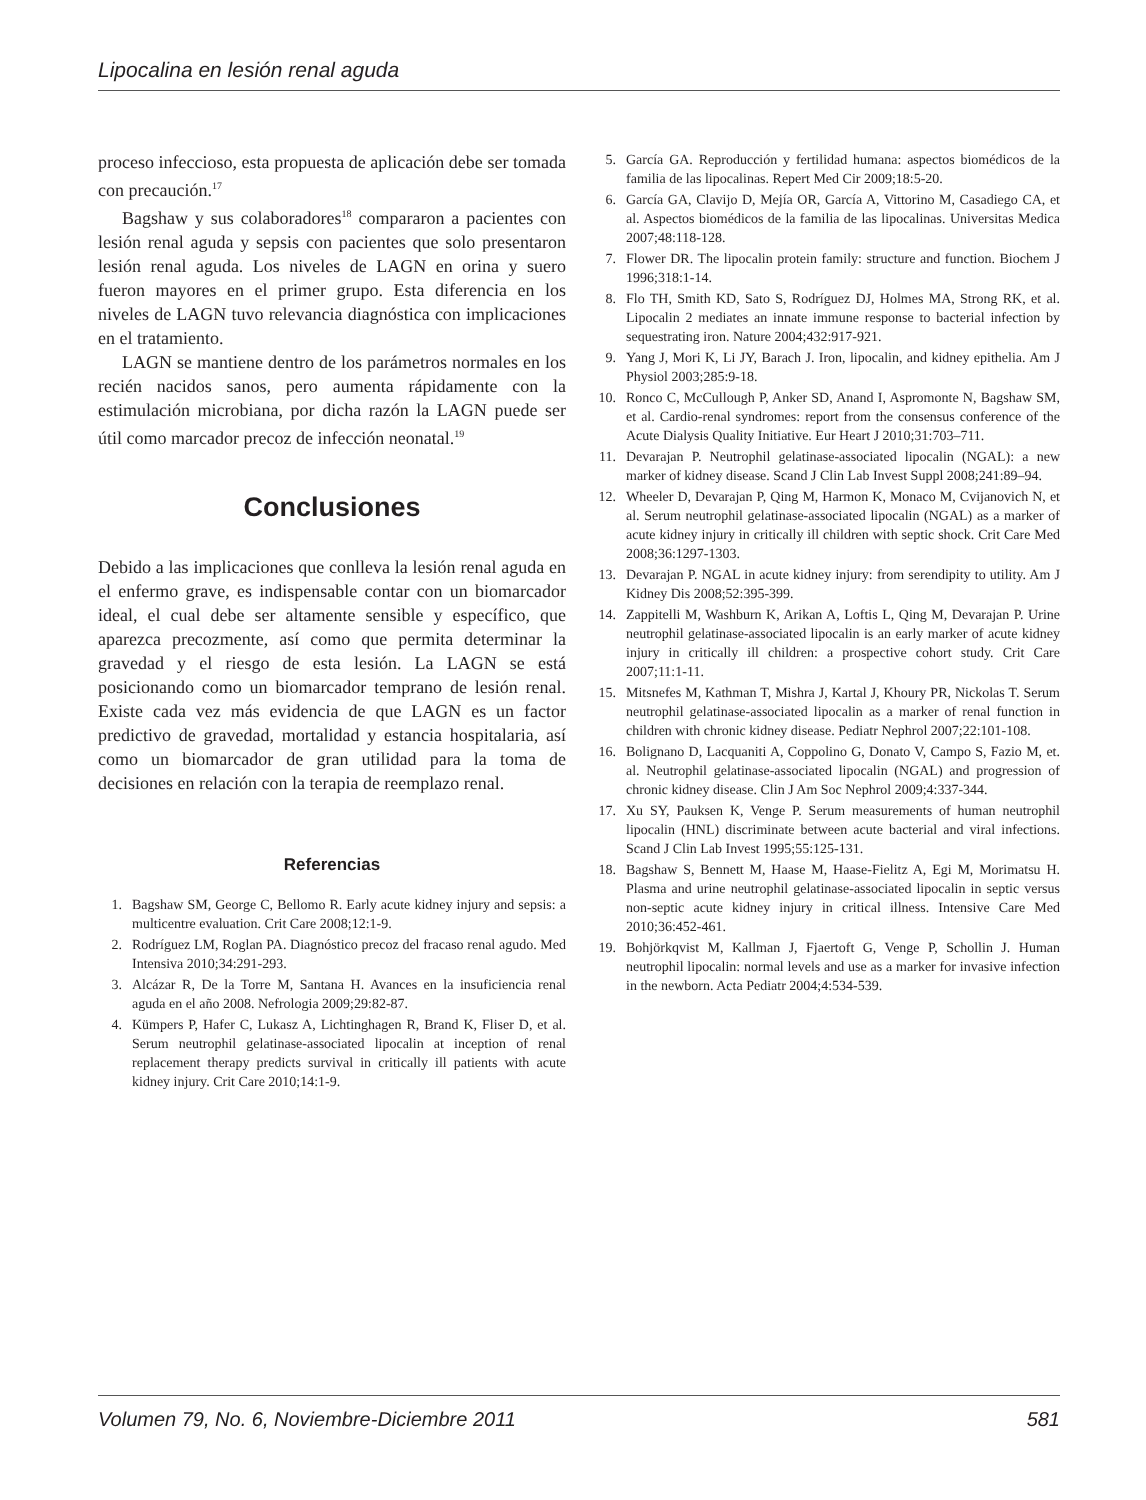Lipocalina en lesión renal aguda
proceso infeccioso, esta propuesta de aplicación debe ser tomada con precaución.<sup>17</sup>
Bagshaw y sus colaboradores<sup>18</sup> compararon a pacientes con lesión renal aguda y sepsis con pacientes que solo presentaron lesión renal aguda. Los niveles de LAGN en orina y suero fueron mayores en el primer grupo. Esta diferencia en los niveles de LAGN tuvo relevancia diagnóstica con implicaciones en el tratamiento.
LAGN se mantiene dentro de los parámetros normales en los recién nacidos sanos, pero aumenta rápidamente con la estimulación microbiana, por dicha razón la LAGN puede ser útil como marcador precoz de infección neonatal.<sup>19</sup>
Conclusiones
Debido a las implicaciones que conlleva la lesión renal aguda en el enfermo grave, es indispensable contar con un biomarcador ideal, el cual debe ser altamente sensible y específico, que aparezca precozmente, así como que permita determinar la gravedad y el riesgo de esta lesión. La LAGN se está posicionando como un biomarcador temprano de lesión renal. Existe cada vez más evidencia de que LAGN es un factor predictivo de gravedad, mortalidad y estancia hospitalaria, así como un biomarcador de gran utilidad para la toma de decisiones en relación con la terapia de reemplazo renal.
Referencias
1. Bagshaw SM, George C, Bellomo R. Early acute kidney injury and sepsis: a multicentre evaluation. Crit Care 2008;12:1-9.
2. Rodríguez LM, Roglan PA. Diagnóstico precoz del fracaso renal agudo. Med Intensiva 2010;34:291-293.
3. Alcázar R, De la Torre M, Santana H. Avances en la insuficiencia renal aguda en el año 2008. Nefrologia 2009;29:82-87.
4. Kümpers P, Hafer C, Lukasz A, Lichtinghagen R, Brand K, Fliser D, et al. Serum neutrophil gelatinase-associated lipocalin at inception of renal replacement therapy predicts survival in critically ill patients with acute kidney injury. Crit Care 2010;14:1-9.
5. García GA. Reproducción y fertilidad humana: aspectos biomédicos de la familia de las lipocalinas. Repert Med Cir 2009;18:5-20.
6. García GA, Clavijo D, Mejía OR, García A, Vittorino M, Casadiego CA, et al. Aspectos biomédicos de la familia de las lipocalinas. Universitas Medica 2007;48:118-128.
7. Flower DR. The lipocalin protein family: structure and function. Biochem J 1996;318:1-14.
8. Flo TH, Smith KD, Sato S, Rodríguez DJ, Holmes MA, Strong RK, et al. Lipocalin 2 mediates an innate immune response to bacterial infection by sequestrating iron. Nature 2004;432:917-921.
9. Yang J, Mori K, Li JY, Barach J. Iron, lipocalin, and kidney epithelia. Am J Physiol 2003;285:9-18.
10. Ronco C, McCullough P, Anker SD, Anand I, Aspromonte N, Bagshaw SM, et al. Cardio-renal syndromes: report from the consensus conference of the Acute Dialysis Quality Initiative. Eur Heart J 2010;31:703–711.
11. Devarajan P. Neutrophil gelatinase-associated lipocalin (NGAL): a new marker of kidney disease. Scand J Clin Lab Invest Suppl 2008;241:89–94.
12. Wheeler D, Devarajan P, Qing M, Harmon K, Monaco M, Cvijanovich N, et al. Serum neutrophil gelatinase-associated lipocalin (NGAL) as a marker of acute kidney injury in critically ill children with septic shock. Crit Care Med 2008;36:1297-1303.
13. Devarajan P. NGAL in acute kidney injury: from serendipity to utility. Am J Kidney Dis 2008;52:395-399.
14. Zappitelli M, Washburn K, Arikan A, Loftis L, Qing M, Devarajan P. Urine neutrophil gelatinase-associated lipocalin is an early marker of acute kidney injury in critically ill children: a prospective cohort study. Crit Care 2007;11:1-11.
15. Mitsnefes M, Kathman T, Mishra J, Kartal J, Khoury PR, Nickolas T. Serum neutrophil gelatinase-associated lipocalin as a marker of renal function in children with chronic kidney disease. Pediatr Nephrol 2007;22:101-108.
16. Bolignano D, Lacquaniti A, Coppolino G, Donato V, Campo S, Fazio M, et. al. Neutrophil gelatinase-associated lipocalin (NGAL) and progression of chronic kidney disease. Clin J Am Soc Nephrol 2009;4:337-344.
17. Xu SY, Pauksen K, Venge P. Serum measurements of human neutrophil lipocalin (HNL) discriminate between acute bacterial and viral infections. Scand J Clin Lab Invest 1995;55:125-131.
18. Bagshaw S, Bennett M, Haase M, Haase-Fielitz A, Egi M, Morimatsu H. Plasma and urine neutrophil gelatinase-associated lipocalin in septic versus non-septic acute kidney injury in critical illness. Intensive Care Med 2010;36:452-461.
19. Bohjörkqvist M, Kallman J, Fjaertoft G, Venge P, Schollin J. Human neutrophil lipocalin: normal levels and use as a marker for invasive infection in the newborn. Acta Pediatr 2004;4:534-539.
Volumen 79, No. 6, Noviembre-Diciembre 2011 581